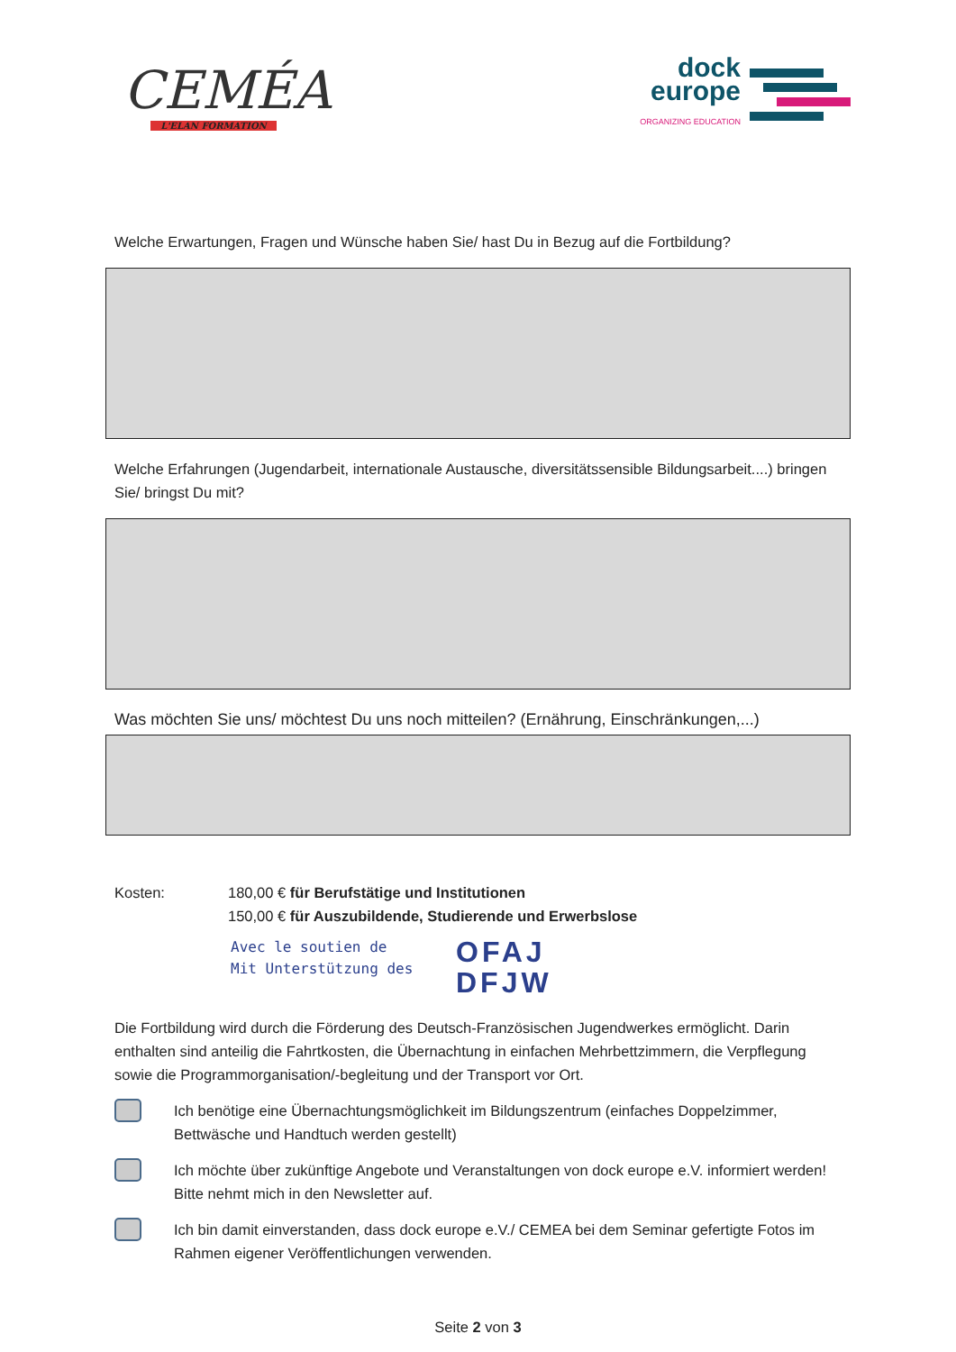CEMÉA
L'ELAN FORMATION
dock
europe
ORGANIZING EDUCATION
Welche Erwartungen, Fragen und Wünsche haben Sie/ hast Du in Bezug auf die Fortbildung?
Welche Erfahrungen (Jugendarbeit, internationale Austausche, diversitätssensible Bildungsarbeit....) bringen Sie/ bringst Du mit?
Was möchten Sie uns/ möchtest Du uns noch mitteilen? (Ernährung, Einschränkungen,...)
Kosten: 180,00 € für Berufstätige und Institutionen
150,00 € für Auszubildende, Studierende und Erwerbslose
Avec le soutien de
Mit Unterstützung des
OFAJ
DFJW
Die Fortbildung wird durch die Förderung des Deutsch-Französischen Jugendwerkes ermöglicht. Darin enthalten sind anteilig die Fahrtkosten, die Übernachtung in einfachen Mehrbettzimmern, die Verpflegung sowie die Programmorganisation/-begleitung und der Transport vor Ort.
Ich benötige eine Übernachtungsmöglichkeit im Bildungszentrum (einfaches Doppelzimmer, Bettwäsche und Handtuch werden gestellt)
Ich möchte über zukünftige Angebote und Veranstaltungen von dock europe e.V. informiert werden! Bitte nehmt mich in den Newsletter auf.
Ich bin damit einverstanden, dass dock europe e.V./ CEMEA bei dem Seminar gefertigte Fotos im Rahmen eigener Veröffentlichungen verwenden.
Seite 2 von 3